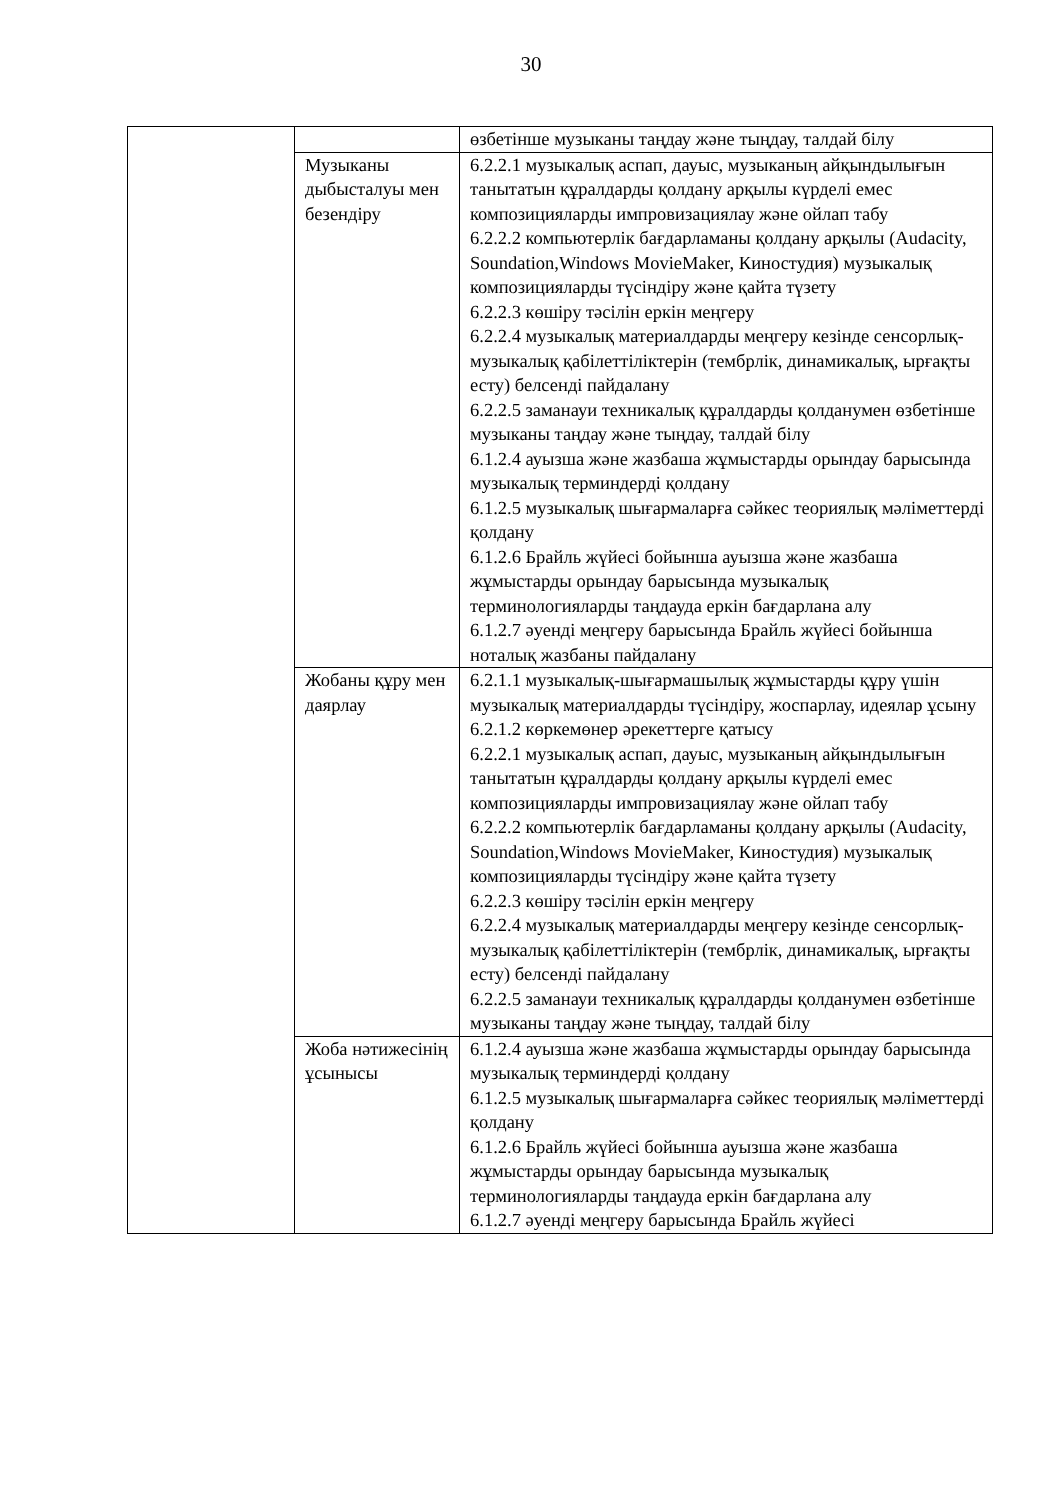30
| | | өзбетінше музыканы таңдау және тыңдау, талдай білу |
| | Музыканы дыбысталуы мен безендіру | 6.2.2.1 музыкалық аспап, дауыс, музыканың айқындылығын танытатын құралдарды қолдану арқылы күрделі емес композицияларды импровизациялау және ойлап табу 6.2.2.2 компьютерлік бағдарламаны қолдану арқылы (Audacity, Soundation,Windows MovieMaker, Киностудия) музыкалық композицияларды түсіндіру және қайта түзету 6.2.2.3 көшіру тәсілін еркін меңгеру 6.2.2.4 музыкалық материалдарды меңгеру кезінде сенсорлық-музыкалық қабілеттіліктерін (тембрлік, динамикалық, ырғақты есту) белсенді пайдалану 6.2.2.5 заманауи техникалық құралдарды қолданумен өзбетінше музыканы таңдау және тыңдау, талдай білу 6.1.2.4 ауызша және жазбаша жұмыстарды орындау барысында музыкалық терминдерді қолдану 6.1.2.5 музыкалық шығармаларға сәйкес теориялық мәліметтерді қолдану 6.1.2.6 Брайль жүйесі бойынша ауызша және жазбаша жұмыстарды орындау барысында музыкалық терминологияларды таңдауда еркін бағдарлана алу 6.1.2.7 әуенді меңгеру барысында Брайль жүйесі бойынша ноталық жазбаны пайдалану |
| | Жобаны құру мен даярлау | 6.2.1.1 музыкалық-шығармашылық жұмыстарды құру үшін музыкалық материалдарды түсіндіру, жоспарлау, идеялар ұсыну 6.2.1.2 көркемөнер әрекеттерге қатысу 6.2.2.1 музыкалық аспап, дауыс, музыканың айқындылығын танытатын құралдарды қолдану арқылы күрделі емес композицияларды импровизациялау және ойлап табу 6.2.2.2 компьютерлік бағдарламаны қолдану арқылы (Audacity, Soundation,Windows MovieMaker, Киностудия) музыкалық композицияларды түсіндіру және қайта түзету 6.2.2.3 көшіру тәсілін еркін меңгеру 6.2.2.4 музыкалық материалдарды меңгеру кезінде сенсорлық-музыкалық қабілеттіліктерін (тембрлік, динамикалық, ырғақты есту) белсенді пайдалану 6.2.2.5 заманауи техникалық құралдарды қолданумен өзбетінше музыканы таңдау және тыңдау, талдай білу |
| | Жоба нәтижесінің ұсынысы | 6.1.2.4 ауызша және жазбаша жұмыстарды орындау барысында музыкалық терминдерді қолдану 6.1.2.5 музыкалық шығармаларға сәйкес теориялық мәліметтерді қолдану 6.1.2.6 Брайль жүйесі бойынша ауызша және жазбаша жұмыстарды орындау барысында музыкалық терминологияларды таңдауда еркін бағдарлана алу 6.1.2.7 әуенді меңгеру барысында Брайль жүйесі |